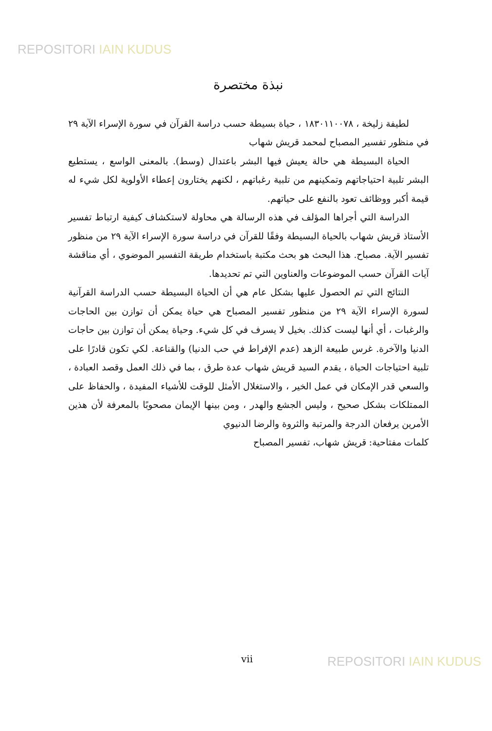REPOSITORI IAIN KUDUS
نبذة مختصرة
لطيفة زليخة ، ١٨٣٠١١٠٠٧٨ ، حياة بسيطة حسب دراسة القرآن في سورة الإسراء الآية ٢٩ في منظور تفسير المصباح لمحمد قريش شهاب
الحياة البسيطة هي حالة يعيش فيها البشر باعتدال (وسط). بالمعنى الواسع ، يستطيع البشر تلبية احتياجاتهم وتمكينهم من تلبية رغباتهم ، لكنهم يختارون إعطاء الأولوية لكل شيء له قيمة أكبر ووظائف تعود بالنفع على حياتهم.
الدراسة التي أجراها المؤلف في هذه الرسالة هي محاولة لاستكشاف كيفية ارتباط تفسير الأستاذ قريش شهاب بالحياة البسيطة وفقًا للقرآن في دراسة سورة الإسراء الآية ٢٩ من منظور تفسير الآية. مصباح. هذا البحث هو بحث مكتبة باستخدام طريقة التفسير الموضوي ، أي مناقشة آيات القرآن حسب الموضوعات والعناوين التي تم تحديدها.
النتائج التي تم الحصول عليها بشكل عام هي أن الحياة البسيطة حسب الدراسة القرآنية لسورة الإسراء الآية ٢٩ من منظور تفسير المصباح هي حياة يمكن أن توازن بين الحاجات والرغبات ، أي أنها ليست كذلك. بخيل لا يسرف في كل شيء. وحياة يمكن أن توازن بين حاجات الدنيا والآخرة. غرس طبيعة الزهد (عدم الإفراط في حب الدنيا) والقناعة. لكي تكون قادرًا على تلبية احتياجات الحياة ، يقدم السيد قريش شهاب عدة طرق ، بما في ذلك العمل وقصد العبادة ، والسعي قدر الإمكان في عمل الخير ، والاستغلال الأمثل للوقت للأشياء المفيدة ، والحفاظ على الممتلكات بشكل صحيح ، وليس الجشع والهدر ، ومن بينها الإيمان مصحوبًا بالمعرفة لأن هذين الأمرين يرفعان الدرجة والمرتبة والثروة والرضا الدنيوي
كلمات مفتاحية: قريش شهاب، تفسير المصباح
vii REPOSITORI IAIN KUDUS